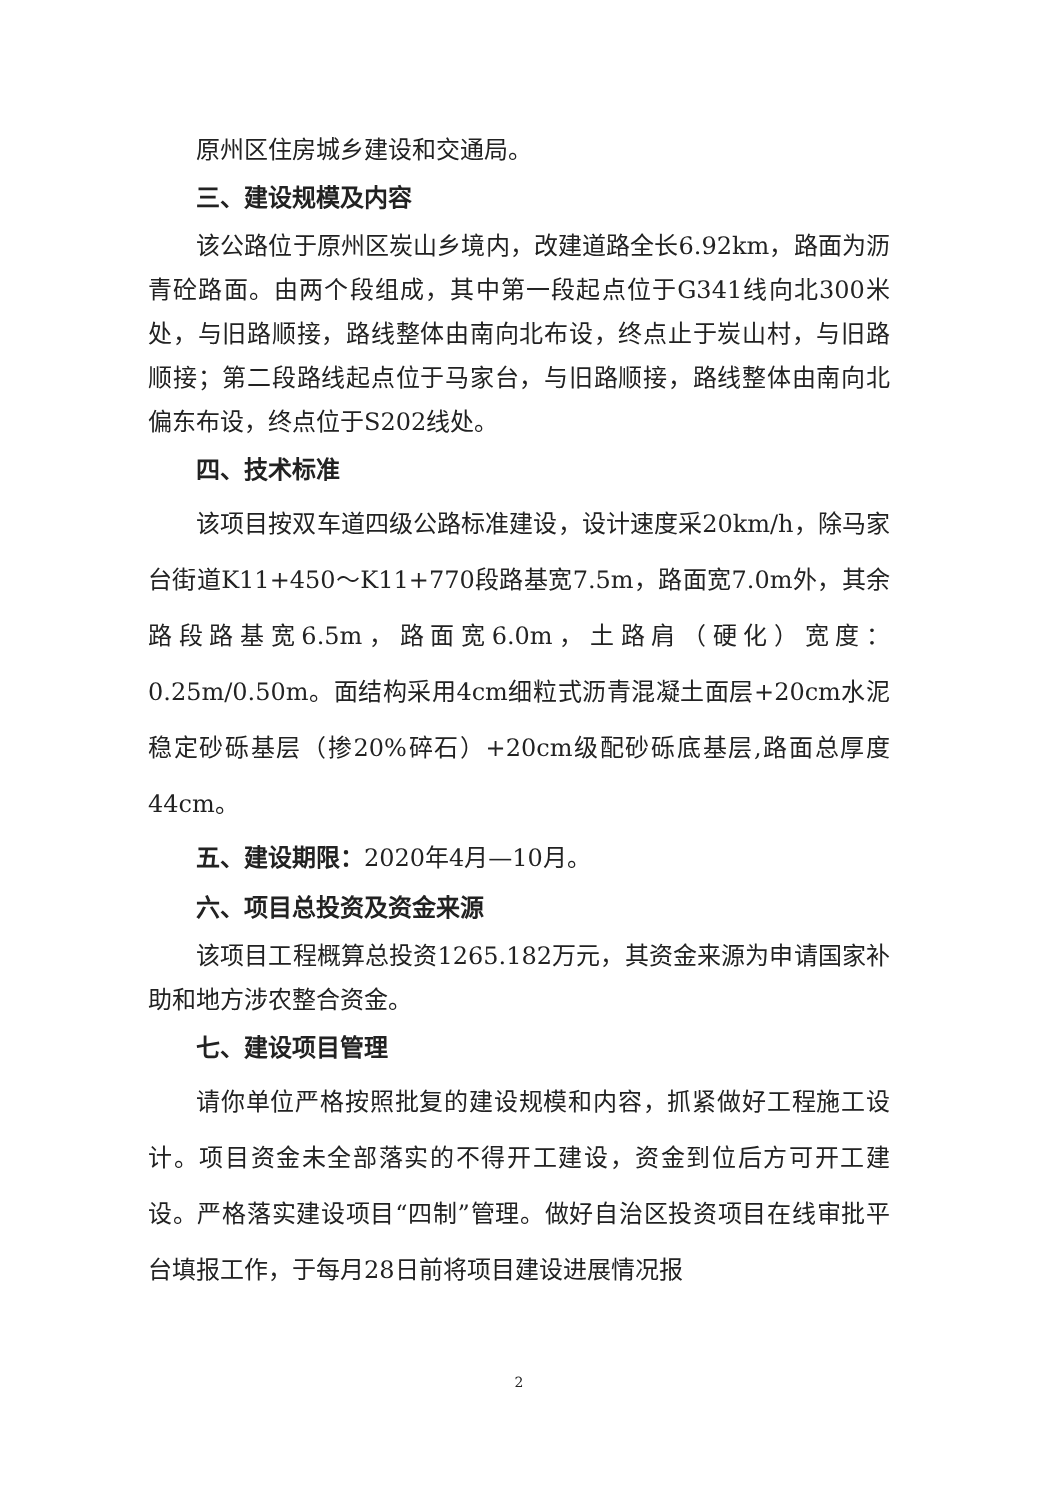原州区住房城乡建设和交通局。
三、建设规模及内容
该公路位于原州区炭山乡境内，改建道路全长6.92km，路面为沥青砼路面。由两个段组成，其中第一段起点位于G341线向北300米处，与旧路顺接，路线整体由南向北布设，终点止于炭山村，与旧路顺接；第二段路线起点位于马家台，与旧路顺接，路线整体由南向北偏东布设，终点位于S202线处。
四、技术标准
该项目按双车道四级公路标准建设，设计速度采20km/h，除马家台街道K11+450～K11+770段路基宽7.5m，路面宽7.0m外，其余路段路基宽6.5m，路面宽6.0m，土路肩（硬化）宽度：0.25m/0.50m。面结构采用4cm细粒式沥青混凝土面层+20cm水泥稳定砂砾基层（掺20%碎石）+20cm级配砂砾底基层,路面总厚度44cm。
五、建设期限：2020年4月—10月。
六、项目总投资及资金来源
该项目工程概算总投资1265.182万元，其资金来源为申请国家补助和地方涉农整合资金。
七、建设项目管理
请你单位严格按照批复的建设规模和内容，抓紧做好工程施工设计。项目资金未全部落实的不得开工建设，资金到位后方可开工建设。严格落实建设项目“四制”管理。做好自治区投资项目在线审批平台填报工作，于每月28日前将项目建设进展情况报
2